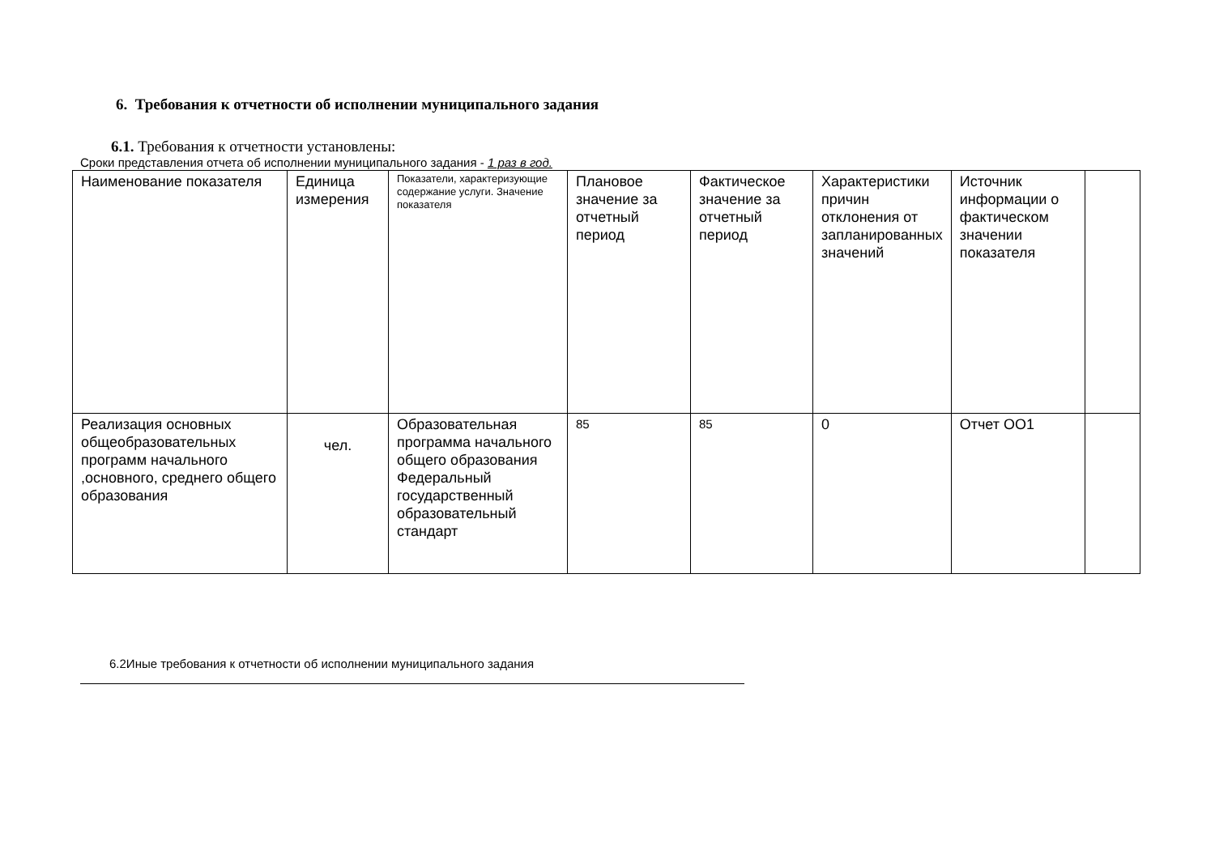6. Требования к отчетности об исполнении муниципального задания
6.1. Требования к отчетности установлены:
Сроки представления отчета об исполнении муниципального задания - 1 раз в год.
| Наименование показателя | Единица измерения | Показатели, характеризующие содержание услуги. Значение показателя | Плановое значение за отчетный период | Фактическое значение за отчетный период | Характеристики причин отклонения от запланированных значений | Источник информации о фактическом значении показателя | |
| Реализация основных общеобразовательных программ начального ,основного, среднего общего образования | чел. | Образовательная программа начального общего образования Федеральный государственный образовательный стандарт | 85 | 85 | 0 | Отчет ОО1 | |
6.2Иные требования к отчетности об исполнении муниципального задания